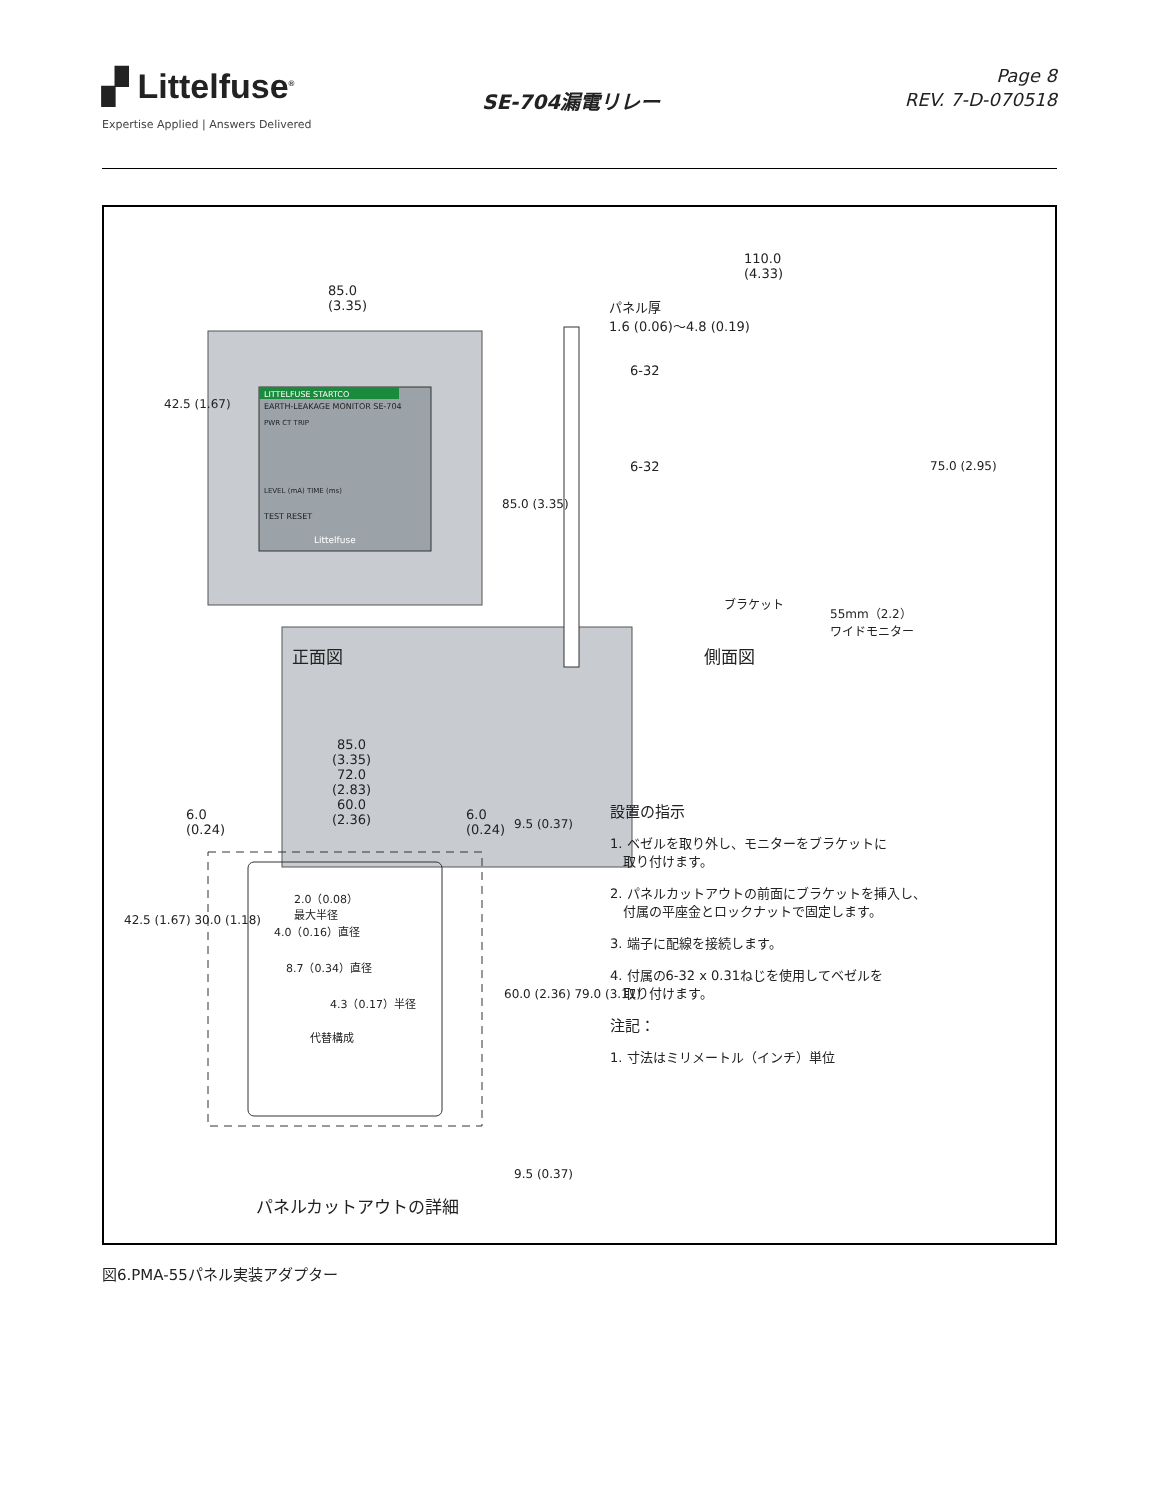▞ Littelfuse<sup>®</sup>
Expertise Applied | Answers Delivered
SE-704漏電リレー
Page 8
REV. 7-D-070518
85.0
(3.35)
LITTELFUSE STARTCO
EARTH-LEAKAGE MONITOR SE-704
PWR CT TRIP
LEVEL (mA) TIME (ms)
TEST RESET
Littelfuse
110.0
(4.33)
パネル厚
1.6 (0.06)～4.8 (0.19)
6-32
6-32
ブラケット
55mm（2.2）
ワイドモニター
85.0 (3.35)
75.0 (2.95)
42.5 (1.67)
正面図 側面図
85.0
(3.35)
72.0
(2.83)
60.0
(2.36)
6.0
(0.24)
6.0
(0.24)
9.5 (0.37)
2.0（0.08）
最大半径
4.0（0.16）直径
8.7（0.34）直径
4.3（0.17）半径
代替構成
42.5 (1.67) 30.0 (1.18)
60.0 (2.36) 79.0 (3.11)
9.5 (0.37)
パネルカットアウトの詳細
設置の指示
1. ベゼルを取り外し、モニターをブラケットに
　取り付けます。
2. パネルカットアウトの前面にブラケットを挿入し、
　付属の平座金とロックナットで固定します。
3. 端子に配線を接続します。
4. 付属の6-32 x 0.31ねじを使用してベゼルを
　取り付けます。
注記：
1. 寸法はミリメートル（インチ）単位
図6.PMA-55パネル実装アダプター